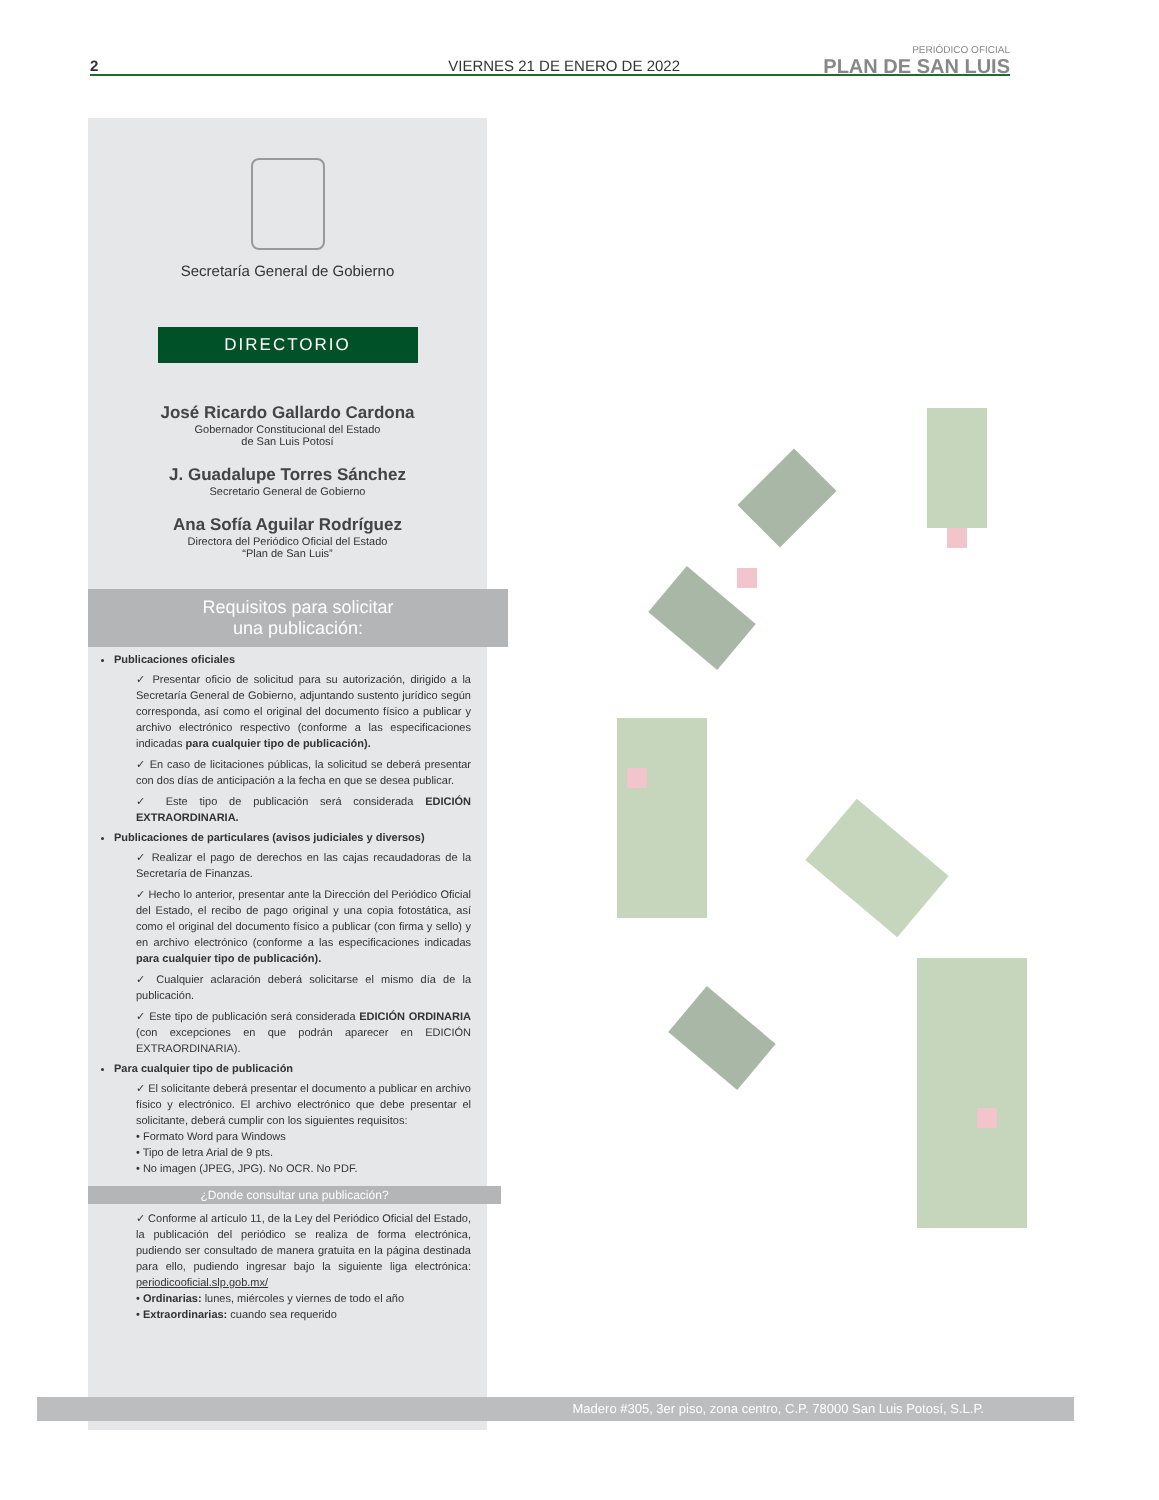2 VIERNES 21 DE ENERO DE 2022
PERIÓDICO OFICIAL
PLAN DE SAN LUIS
Secretaría General de Gobierno
DIRECTORIO
José Ricardo Gallardo Cardona
Gobernador Constitucional del Estado
de San Luis Potosí
J. Guadalupe Torres Sánchez
Secretario General de Gobierno
Ana Sofía Aguilar Rodríguez
Directora del Periódico Oficial del Estado
“Plan de San Luis”
Requisitos para solicitar
una publicación:
Publicaciones oficiales
✓ Presentar oficio de solicitud para su autorización, dirigido a la Secretaría General de Gobierno, adjuntando sustento jurídico según corresponda, así como el original del documento físico a publicar y archivo electrónico respectivo (conforme a las especificaciones indicadas para cualquier tipo de publicación).
✓ En caso de licitaciones públicas, la solicitud se deberá presentar con dos días de anticipación a la fecha en que se desea publicar.
✓ Este tipo de publicación será considerada EDICIÓN EXTRAORDINARIA.
Publicaciones de particulares (avisos judiciales y diversos)
✓ Realizar el pago de derechos en las cajas recaudadoras de la Secretaría de Finanzas.
✓ Hecho lo anterior, presentar ante la Dirección del Periódico Oficial del Estado, el recibo de pago original y una copia fotostática, así como el original del documento físico a publicar (con firma y sello) y en archivo electrónico (conforme a las especificaciones indicadas para cualquier tipo de publicación).
✓ Cualquier aclaración deberá solicitarse el mismo día de la publicación.
✓ Este tipo de publicación será considerada EDICIÓN ORDINARIA (con excepciones en que podrán aparecer en EDICIÓN EXTRAORDINARIA).
Para cualquier tipo de publicación
✓ El solicitante deberá presentar el documento a publicar en archivo físico y electrónico. El archivo electrónico que debe presentar el solicitante, deberá cumplir con los siguientes requisitos:
• Formato Word para Windows
• Tipo de letra Arial de 9 pts.
• No imagen (JPEG, JPG). No OCR. No PDF.
¿Donde consultar una publicación?
✓ Conforme al artículo 11, de la Ley del Periódico Oficial del Estado, la publicación del periódico se realiza de forma electrónica, pudiendo ser consultado de manera gratuita en la página destinada para ello, pudiendo ingresar bajo la siguiente liga electrónica: periodicooficial.slp.gob.mx/
• Ordinarias: lunes, miércoles y viernes de todo el año
• Extraordinarias: cuando sea requerido
Madero #305, 3er piso, zona centro, C.P. 78000 San Luis Potosí, S.L.P.